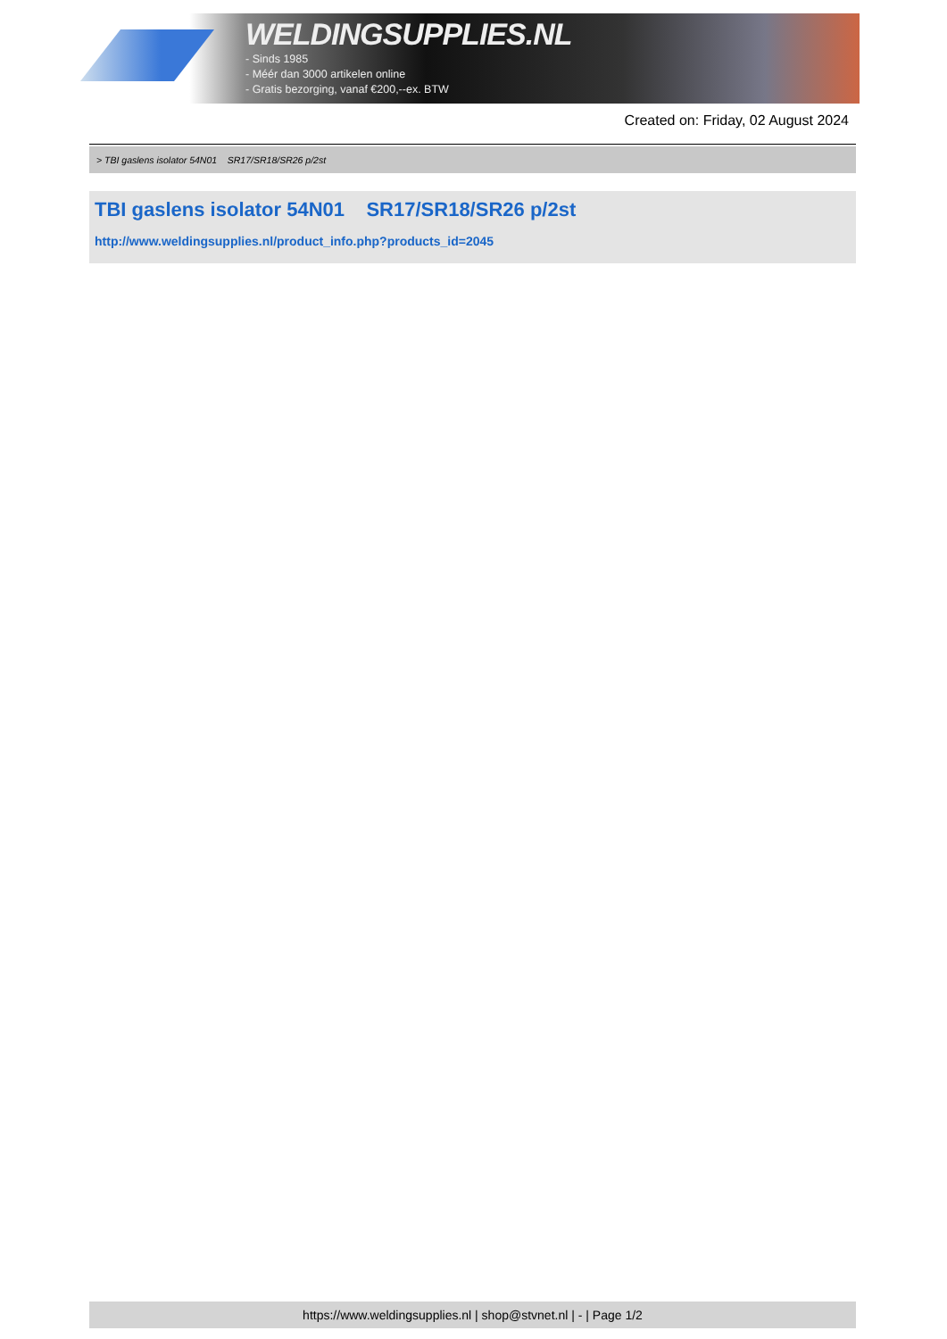WELDINGSUPPLIES.NL
- Sinds 1985
- Méér dan 3000 artikelen online
- Gratis bezorging, vanaf €200,--ex. BTW
Created on: Friday, 02 August 2024
> TBI gaslens isolator 54N01 SR17/SR18/SR26 p/2st
TBI gaslens isolator 54N01 SR17/SR18/SR26 p/2st
http://www.weldingsupplies.nl/product_info.php?products_id=2045
https://www.weldingsupplies.nl | shop@stvnet.nl | - | Page 1/2